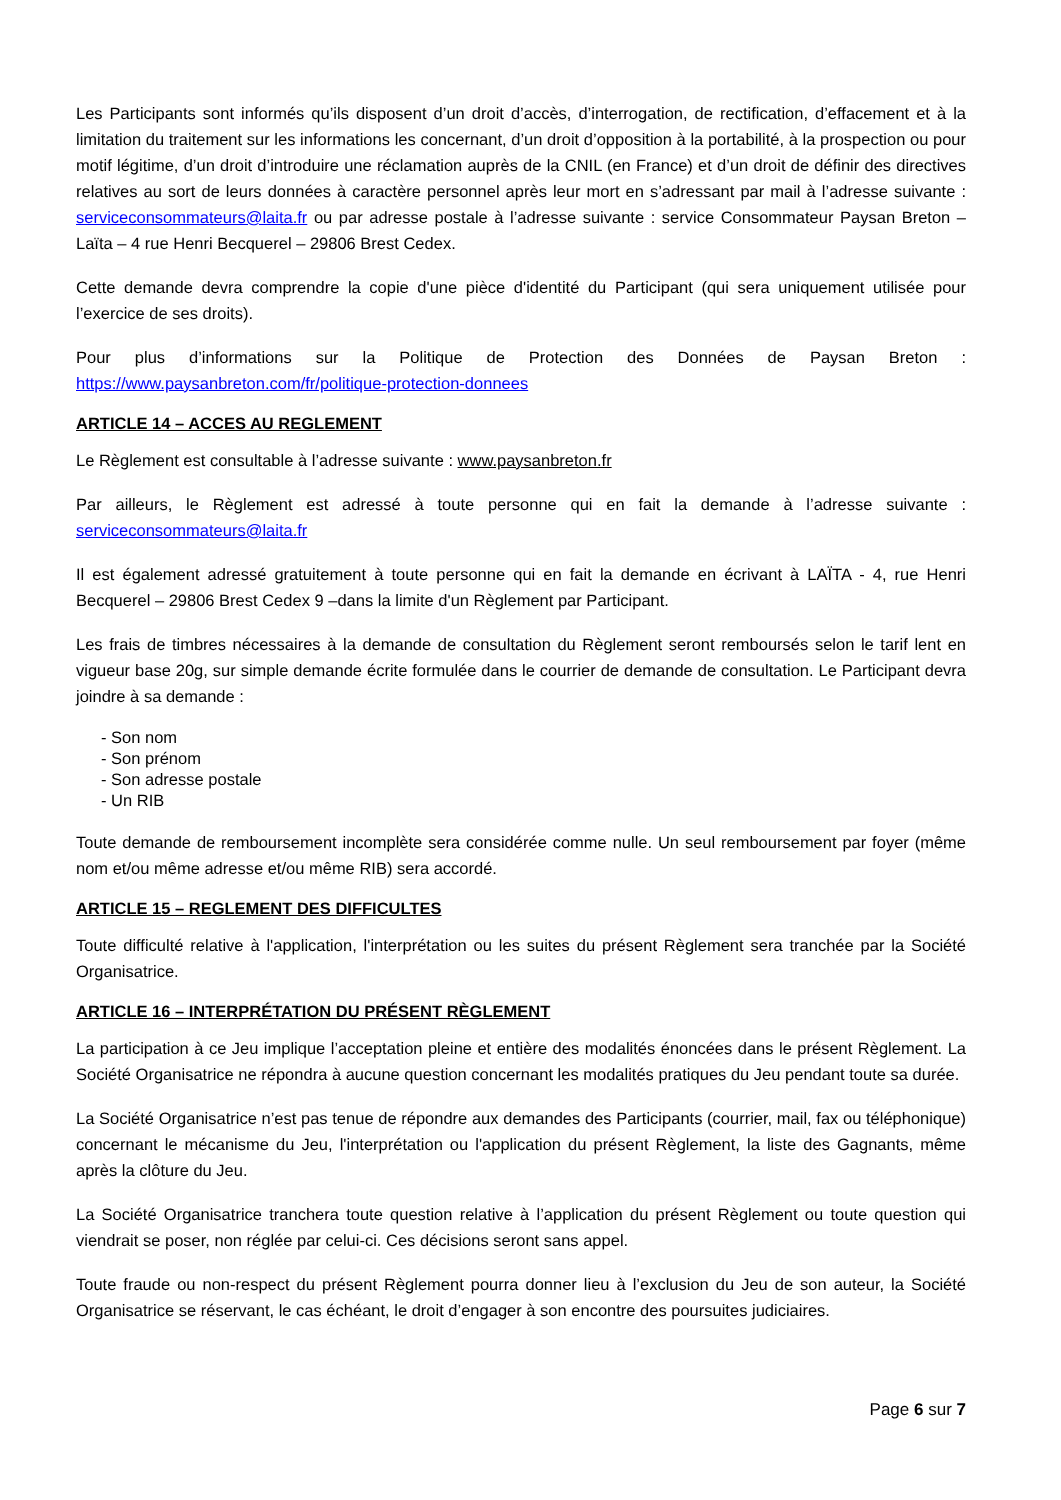Les Participants sont informés qu’ils disposent d’un droit d’accès, d’interrogation, de rectification, d’effacement et à la limitation du traitement sur les informations les concernant, d’un droit d’opposition à la portabilité, à la prospection ou pour motif légitime, d’un droit d’introduire une réclamation auprès de la CNIL (en France) et d’un droit de définir des directives relatives au sort de leurs données à caractère personnel après leur mort en s’adressant par mail à l’adresse suivante : serviceconsommateurs@laita.fr ou par adresse postale à l’adresse suivante : service Consommateur Paysan Breton – Laïta – 4 rue Henri Becquerel – 29806 Brest Cedex.
Cette demande devra comprendre la copie d'une pièce d'identité du Participant (qui sera uniquement utilisée pour l’exercice de ses droits).
Pour plus d’informations sur la Politique de Protection des Données de Paysan Breton : https://www.paysanbreton.com/fr/politique-protection-donnees
ARTICLE 14 – ACCES AU REGLEMENT
Le Règlement est consultable à l’adresse suivante : www.paysanbreton.fr
Par ailleurs, le Règlement est adressé à toute personne qui en fait la demande à l’adresse suivante : serviceconsommateurs@laita.fr
Il est également adressé gratuitement à toute personne qui en fait la demande en écrivant à LAÏTA - 4, rue Henri Becquerel – 29806 Brest Cedex 9 –dans la limite d'un Règlement par Participant.
Les frais de timbres nécessaires à la demande de consultation du Règlement seront remboursés selon le tarif lent en vigueur base 20g, sur simple demande écrite formulée dans le courrier de demande de consultation. Le Participant devra joindre à sa demande :
- Son nom
- Son prénom
- Son adresse postale
- Un RIB
Toute demande de remboursement incomplète sera considérée comme nulle. Un seul remboursement par foyer (même nom et/ou même adresse et/ou même RIB) sera accordé.
ARTICLE 15 – REGLEMENT DES DIFFICULTES
Toute difficulté relative à l'application, l'interprétation ou les suites du présent Règlement sera tranchée par la Société Organisatrice.
ARTICLE 16 – INTERPRÉTATION DU PRÉSENT RÈGLEMENT
La participation à ce Jeu implique l’acceptation pleine et entière des modalités énoncées dans le présent Règlement. La Société Organisatrice ne répondra à aucune question concernant les modalités pratiques du Jeu pendant toute sa durée.
La Société Organisatrice n’est pas tenue de répondre aux demandes des Participants (courrier, mail, fax ou téléphonique) concernant le mécanisme du Jeu, l'interprétation ou l'application du présent Règlement, la liste des Gagnants, même après la clôture du Jeu.
La Société Organisatrice tranchera toute question relative à l’application du présent Règlement ou toute question qui viendrait se poser, non réglée par celui-ci. Ces décisions seront sans appel.
Toute fraude ou non-respect du présent Règlement pourra donner lieu à l’exclusion du Jeu de son auteur, la Société Organisatrice se réservant, le cas échéant, le droit d’engager à son encontre des poursuites judiciaires.
Page 6 sur 7